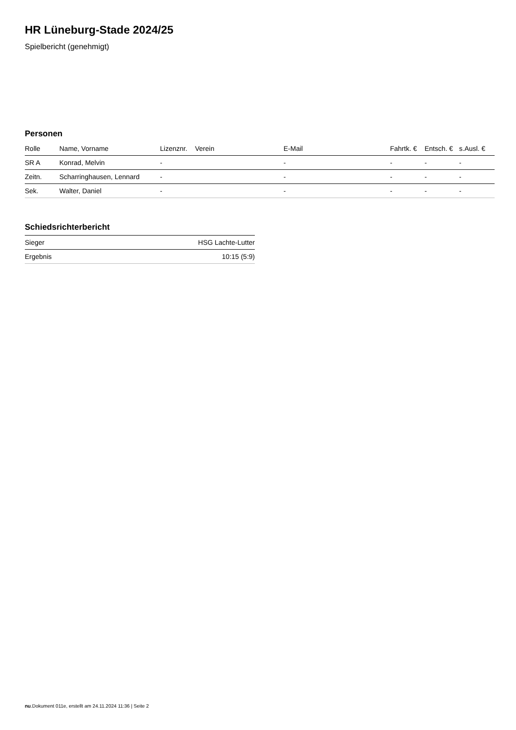HR Lüneburg-Stade 2024/25
Spielbericht (genehmigt)
Personen
| Rolle | Name, Vorname | Lizenznr. | Verein | E-Mail | Fahrtk. € | Entsch. € | s.Ausl. € |
| --- | --- | --- | --- | --- | --- | --- | --- |
| SR A | Konrad, Melvin | - | | - | - | - | - |
| Zeitn. | Scharringhausen, Lennard | - | | - | - | - | - |
| Sek. | Walter, Daniel | - | | - | - | - | - |
Schiedsrichterbericht
| Sieger | HSG Lachte-Lutter |
| Ergebnis | 10:15 (5:9) |
nu.Dokument 011e, erstellt am 24.11.2024 11:36 | Seite 2